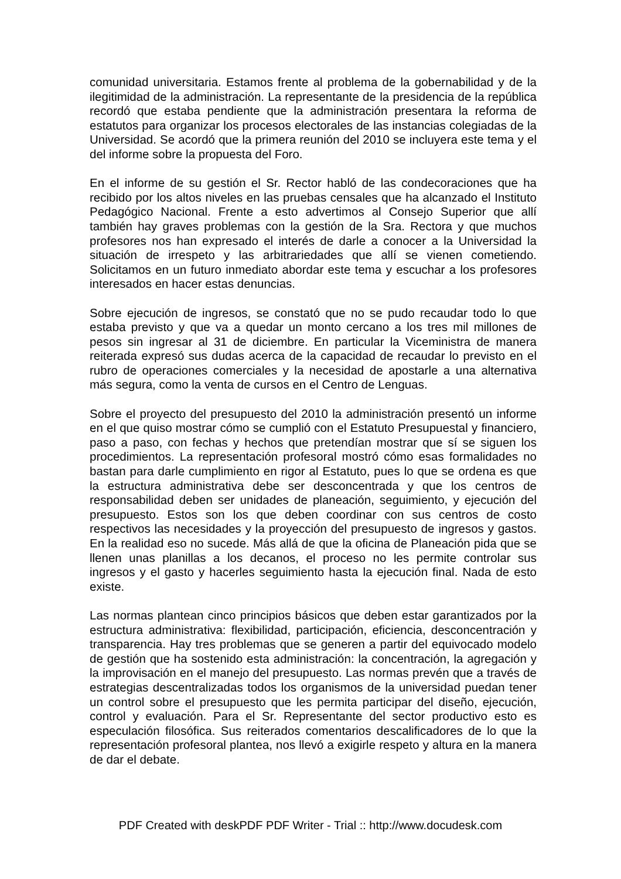comunidad universitaria. Estamos frente al problema de la gobernabilidad y de la ilegitimidad de la administración. La representante de la presidencia de la república recordó que estaba pendiente que la administración presentara la reforma de estatutos para organizar los procesos electorales de las instancias colegiadas de la Universidad. Se acordó que la primera reunión del 2010 se incluyera este tema y el del informe sobre la propuesta del Foro.
En el informe de su gestión el Sr. Rector habló de las condecoraciones que ha recibido por los altos niveles en las pruebas censales que ha alcanzado el Instituto Pedagógico Nacional. Frente a esto advertimos al Consejo Superior que allí también hay graves problemas con la gestión de la Sra. Rectora y que muchos profesores nos han expresado el interés de darle a conocer a la Universidad la situación de irrespeto y las arbitrariedades que allí se vienen cometiendo. Solicitamos en un futuro inmediato abordar este tema y escuchar a los profesores interesados en hacer estas denuncias.
Sobre ejecución de ingresos, se constató que no se pudo recaudar todo lo que estaba previsto y que va a quedar un monto cercano a los tres mil millones de pesos sin ingresar al 31 de diciembre. En particular la Viceministra de manera reiterada expresó sus dudas acerca de la capacidad de recaudar lo previsto en el rubro de operaciones comerciales y la necesidad de apostarle a una alternativa más segura, como la venta de cursos en el Centro de Lenguas.
Sobre el proyecto del presupuesto del 2010 la administración presentó un informe en el que quiso mostrar cómo se cumplió con el Estatuto Presupuestal y financiero, paso a paso, con fechas y hechos que pretendían mostrar que sí se siguen los procedimientos. La representación profesoral mostró cómo esas formalidades no bastan para darle cumplimiento en rigor al Estatuto, pues lo que se ordena es que la estructura administrativa debe ser desconcentrada y que los centros de responsabilidad deben ser unidades de planeación, seguimiento, y ejecución del presupuesto. Estos son los que deben coordinar con sus centros de costo respectivos las necesidades y la proyección del presupuesto de ingresos y gastos. En la realidad eso no sucede. Más allá de que la oficina de Planeación pida que se llenen unas planillas a los decanos, el proceso no les permite controlar sus ingresos y el gasto y hacerles seguimiento hasta la ejecución final. Nada de esto existe.
Las normas plantean cinco principios básicos que deben estar garantizados por la estructura administrativa: flexibilidad, participación, eficiencia, desconcentración y transparencia. Hay tres problemas que se generen a partir del equivocado modelo de gestión que ha sostenido esta administración: la concentración, la agregación y la improvisación en el manejo del presupuesto. Las normas prevén que a través de estrategias descentralizadas todos los organismos de la universidad puedan tener un control sobre el presupuesto que les permita participar del diseño, ejecución, control y evaluación. Para el Sr. Representante del sector productivo esto es especulación filosófica. Sus reiterados comentarios descalificadores de lo que la representación profesoral plantea, nos llevó a exigirle respeto y altura en la manera de dar el debate.
PDF Created with deskPDF PDF Writer - Trial :: http://www.docudesk.com